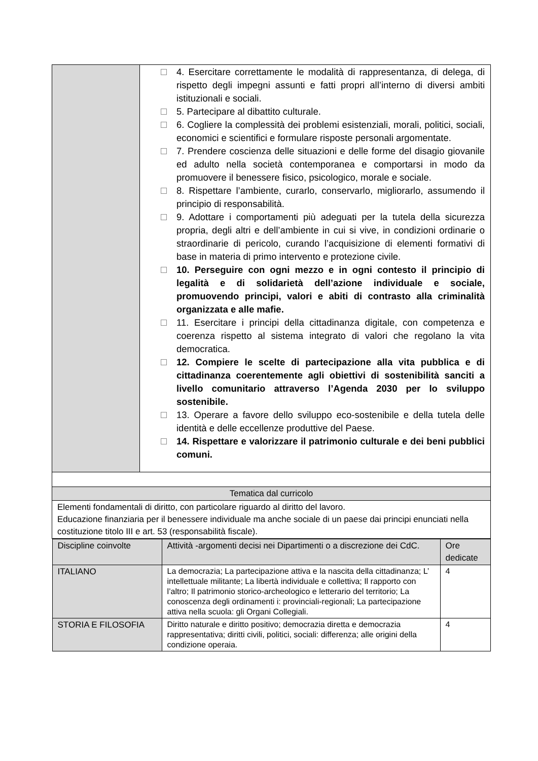| | 4. Esercitare correttamente le modalità di rappresentanza, di delega, di rispetto degli impegni assunti e fatti propri all’interno di diversi ambiti istituzionali e sociali. 5. Partecipare al dibattito culturale. 6. Cogliere la complessità dei problemi esistenziali, morali, politici, sociali, economici e scientifici e formulare risposte personali argomentate. 7. Prendere coscienza delle situazioni e delle forme del disagio giovanile ed adulto nella società contemporanea e comportarsi in modo da promuovere il benessere fisico, psicologico, morale e sociale. 8. Rispettare l’ambiente, curarlo, conservarlo, migliorarlo, assumendo il principio di responsabilità. 9. Adottare i comportamenti più adeguati per la tutela della sicurezza propria, degli altri e dell’ambiente in cui si vive, in condizioni ordinarie o straordinarie di pericolo, curando l’acquisizione di elementi formativi di base in materia di primo intervento e protezione civile. 10. Perseguire con ogni mezzo e in ogni contesto il principio di legalità e di solidarietà dell’azione individuale e sociale, promuovendo principi, valori e abiti di contrasto alla criminalità organizzata e alle mafie. 11. Esercitare i principi della cittadinanza digitale, con competenza e coerenza rispetto al sistema integrato di valori che regolano la vita democratica. 12. Compiere le scelte di partecipazione alla vita pubblica e di cittadinanza coerentemente agli obiettivi di sostenibilità sanciti a livello comunitario attraverso l’Agenda 2030 per lo sviluppo sostenibile. 13. Operare a favore dello sviluppo eco-sostenibile e della tutela delle identità e delle eccellenze produttive del Paese. 14. Rispettare e valorizzare il patrimonio culturale e dei beni pubblici comuni. |
| Tematica dal curricolo | |
| Elementi fondamentali di diritto, con particolare riguardo al diritto del lavoro. Educazione finanziaria per il benessere individuale ma anche sociale di un paese dai principi enunciati nella costituzione titolo III e art. 53 (responsabilità fiscale). | |
| / Discipline coinvolte / Attività -argomenti decisi nei Dipartimenti o a discrezione dei CdC. / Ore dedicate / / --- / --- / --- / / ITALIANO / La democrazia; La partecipazione attiva e la nascita della cittadinanza; L’ intellettuale militante; La libertà individuale e collettiva; Il rapporto con l’altro; Il patrimonio storico-archeologico e letterario del territorio; La conoscenza degli ordinamenti i: provinciali-regionali; La partecipazione attiva nella scuola: gli Organi Collegiali. / 4 / / STORIA E FILOSOFIA / Diritto naturale e diritto positivo; democrazia diretta e democrazia rappresentativa; diritti civili, politici, sociali: differenza; alle origini della condizione operaia. / 4 / | |